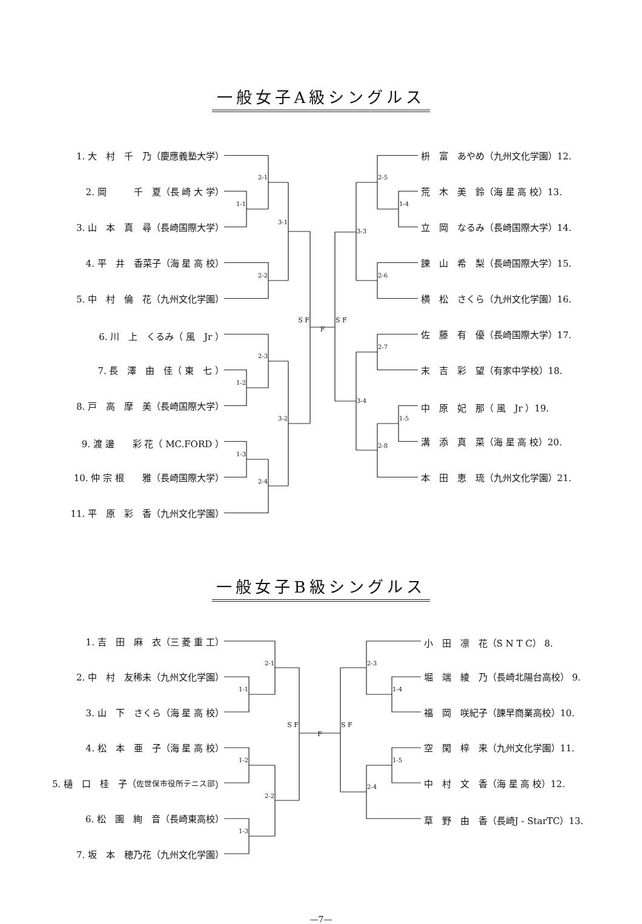一般女子A級シングルス
1. 大　村　千　乃（慶應義塾大学）
2. 岡　　　千　夏（長 崎 大 学）
3. 山　本　真　尋（長崎国際大学）
4. 平　井　香菜子（海 星 高 校）
5. 中　村　倫　花（九州文化学園）
6. 川　上　くるみ（ 風　Jr ）
7. 長　澤　由　佳（ 東　七 ）
8. 戸　高　摩　美（長崎国際大学）
9. 渡 邊　　彩 花（ MC.FORD ）
10. 仲 宗 根　　雅（長崎国際大学）
11. 平　原　彩　香（九州文化学園）
2-1 1-1 3-1 2-2 S F F S F 2-3 1-2 3-2 1-3 2-4 2-5 1-4 3-3 2-6 2-7 3-4 1-5 2-8
枡　富　あやめ（九州文化学園）12.
荒　木　美　鈴（海 星 高 校）13.
立　岡　なるみ（長崎国際大学）14.
諫　山　希　梨（長崎国際大学）15.
横　松　さくら（九州文化学園）16.
佐　藤　有　優（長崎国際大学）17.
末　吉　彩　望（有家中学校）18.
中　原　妃　那（ 風　Jr ）19.
溝　添　真　菜（海 星 高 校）20.
本　田　恵　琉（九州文化学園）21.
一般女子B級シングルス
1. 吉　田　麻　衣（三 菱 重 工）
2. 中　村　友稀未（九州文化学園）
3. 山　下　さくら（海 星 高 校）
4. 松　本　亜　子（海 星 高 校）
5. 樋　口　桂　子（ 佐世保市役所テニス部 ）
6. 松　園　絢　音（長崎東高校）
7. 坂　本　穂乃花（九州文化学園）
2-1 1-1 S F F S F 1-2 2-2 1-3 2-3 1-4 1-5 2-4
小　田　凛　花（S N T C） 8.
堀　端　綾　乃（長崎北陽台高校） 9.
福　岡　咲紀子（諫早商業高校）10.
空　閑　梓　来（九州文化学園）11.
中　村　文　香（海 星 高 校）12.
草　野　由　香（長崎J - StarTC）13.
—7—